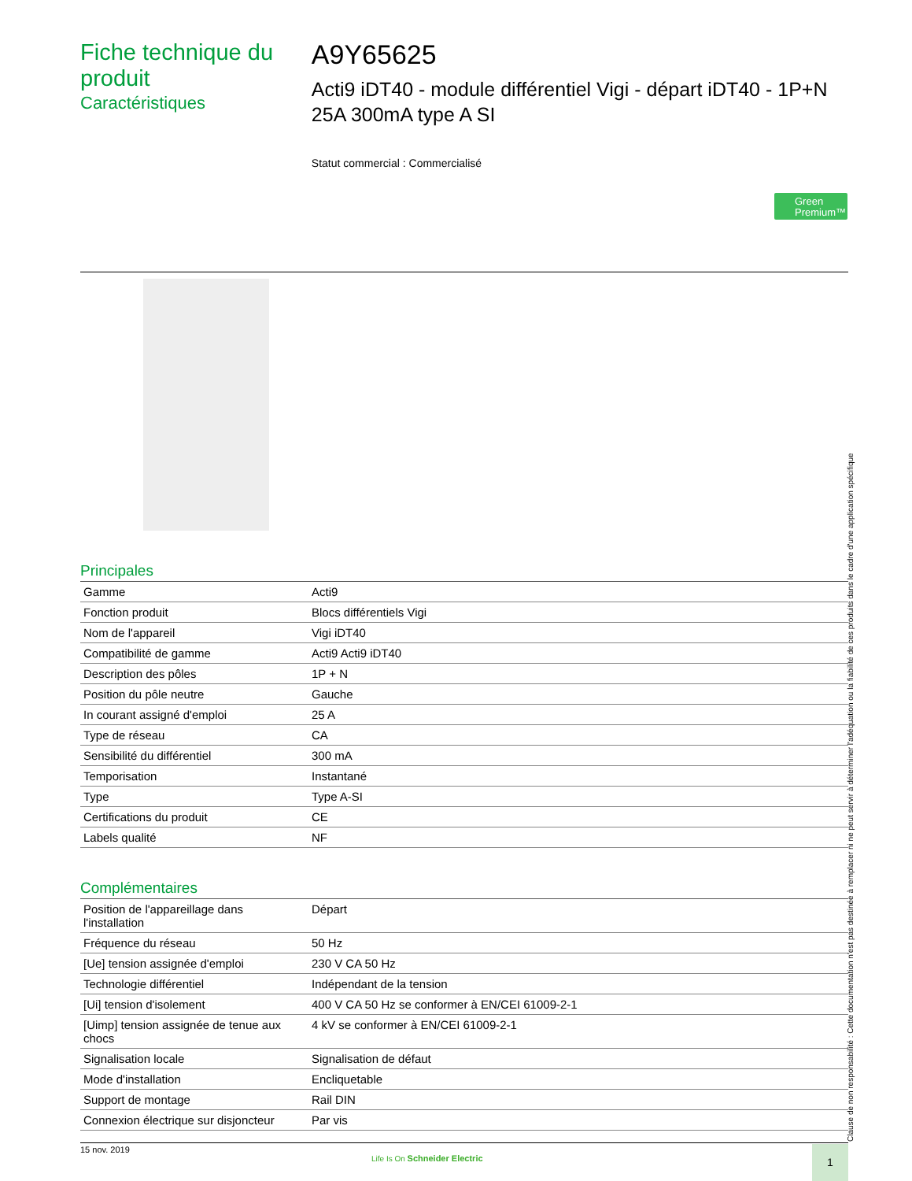Fiche technique du produit
Caractéristiques
A9Y65625
Acti9 iDT40 - module différentiel Vigi - départ iDT40 - 1P+N 25A 300mA type A SI
Statut commercial : Commercialisé
Green Premium™
Principales
| Gamme | Acti9 |
| Fonction produit | Blocs différentiels Vigi |
| Nom de l'appareil | Vigi iDT40 |
| Compatibilité de gamme | Acti9 Acti9 iDT40 |
| Description des pôles | 1P + N |
| Position du pôle neutre | Gauche |
| In courant assigné d'emploi | 25 A |
| Type de réseau | CA |
| Sensibilité du différentiel | 300 mA |
| Temporisation | Instantané |
| Type | Type A-SI |
| Certifications du produit | CE |
| Labels qualité | NF |
Complémentaires
| Position de l'appareillage dans l'installation | Départ |
| Fréquence du réseau | 50 Hz |
| [Ue] tension assignée d'emploi | 230 V CA 50 Hz |
| Technologie différentiel | Indépendant de la tension |
| [Ui] tension d'isolement | 400 V CA 50 Hz se conformer à EN/CEI 61009-2-1 |
| [Uimp] tension assignée de tenue aux chocs | 4 kV se conformer à EN/CEI 61009-2-1 |
| Signalisation locale | Signalisation de défaut |
| Mode d'installation | Encliquetable |
| Support de montage | Rail DIN |
| Connexion électrique sur disjoncteur | Par vis |
15 nov. 2019
Life Is On Schneider Electric
1
Clause de non responsabilité : Cette documentation n'est pas destinée à remplacer ni ne peut servir à déterminer l'adéquation ou la fiabilité de ces produits dans le cadre d'une application spécifique